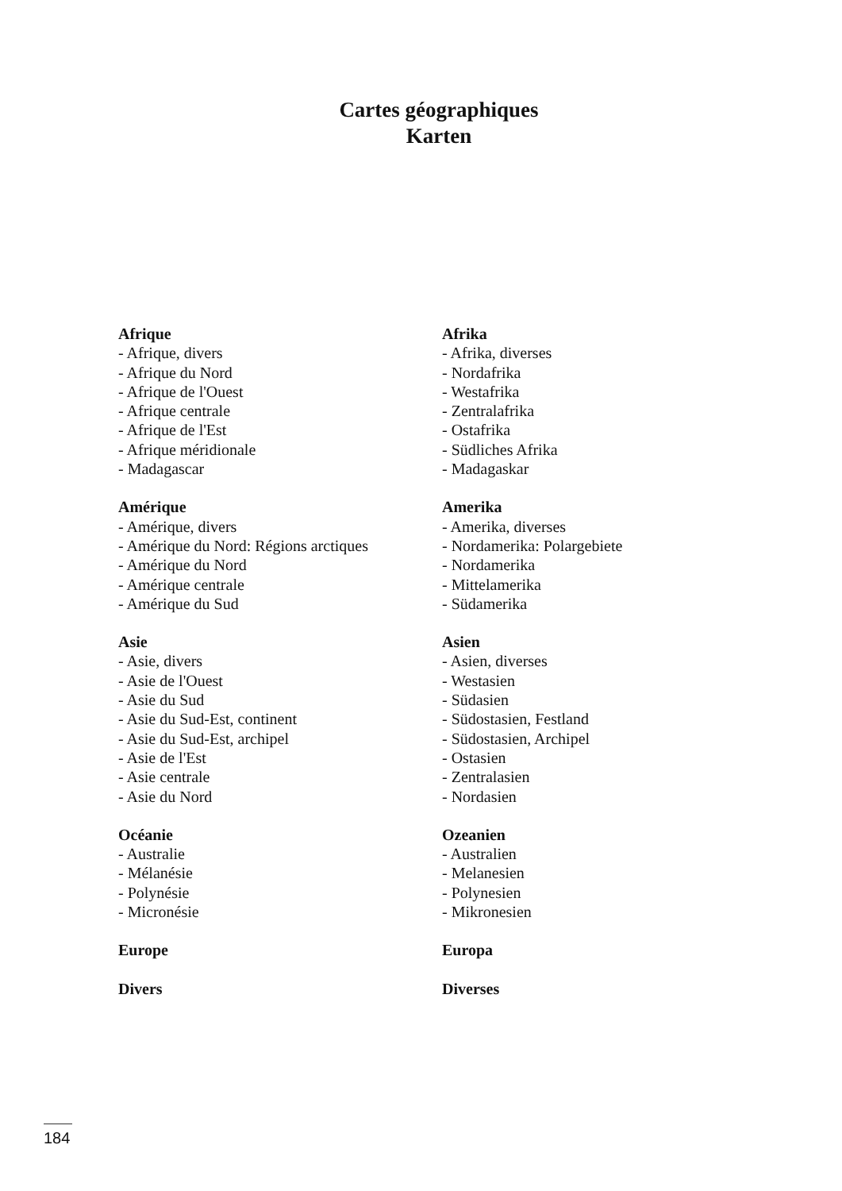Cartes géographiques
Karten
Afrique
- Afrique, divers
- Afrique du Nord
- Afrique de l'Ouest
- Afrique centrale
- Afrique de l'Est
- Afrique méridionale
- Madagascar
Amérique
- Amérique, divers
- Amérique du Nord: Régions arctiques
- Amérique du Nord
- Amérique centrale
- Amérique du Sud
Asie
- Asie, divers
- Asie de l'Ouest
- Asie du Sud
- Asie du Sud-Est, continent
- Asie du Sud-Est, archipel
- Asie de l'Est
- Asie centrale
- Asie du Nord
Océanie
- Australie
- Mélanésie
- Polynésie
- Micronésie
Europe
Divers
Afrika
- Afrika, diverses
- Nordafrika
- Westafrika
- Zentralafrika
- Ostafrika
- Südliches Afrika
- Madagaskar
Amerika
- Amerika, diverses
- Nordamerika: Polargebiete
- Nordamerika
- Mittelamerika
- Südamerika
Asien
- Asien, diverses
- Westasien
- Südasien
- Südostasien, Festland
- Südostasien, Archipel
- Ostasien
- Zentralasien
- Nordasien
Ozeanien
- Australien
- Melanesien
- Polynesien
- Mikronesien
Europa
Diverses
184